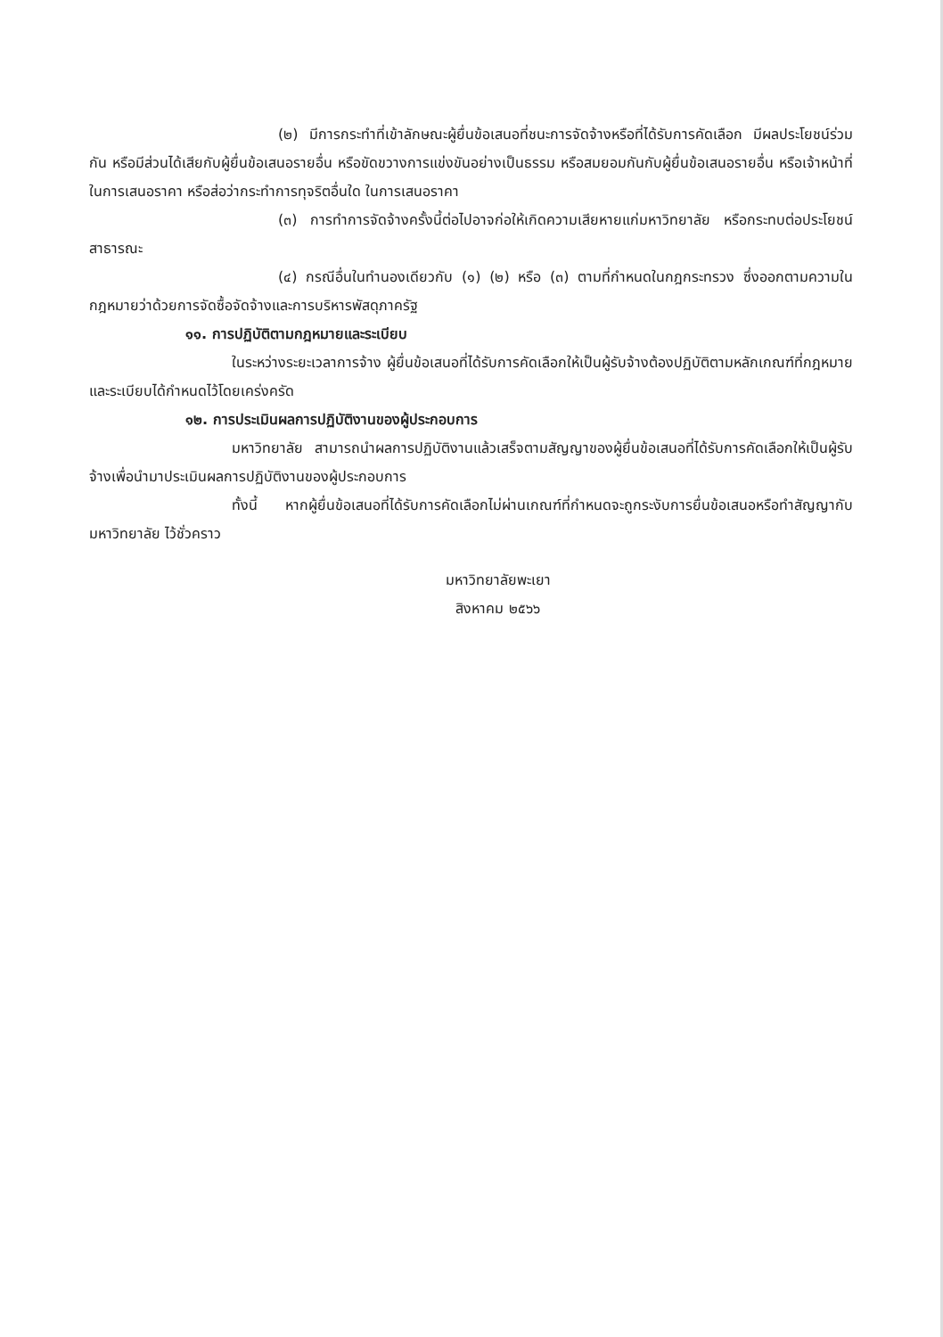(๒) มีการกระทำที่เข้าลักษณะผู้ยื่นข้อเสนอที่ชนะการจัดจ้างหรือที่ได้รับการคัดเลือก มีผลประโยชน์ร่วมกัน หรือมีส่วนได้เสียกับผู้ยื่นข้อเสนอรายอื่น หรือขัดขวางการแข่งขันอย่างเป็นธรรม หรือสมยอมกันกับผู้ยื่นข้อเสนอรายอื่น หรือเจ้าหน้าที่ในการเสนอราคา หรือส่อว่ากระทำการทุจริตอื่นใด ในการเสนอราคา
(๓) การทำการจัดจ้างครั้งนี้ต่อไปอาจก่อให้เกิดความเสียหายแก่มหาวิทยาลัย หรือกระทบต่อประโยชน์สาธารณะ
(๔) กรณีอื่นในทำนองเดียวกับ (๑) (๒) หรือ (๓) ตามที่กำหนดในกฎกระทรวง ซึ่งออกตามความในกฎหมายว่าด้วยการจัดซื้อจัดจ้างและการบริหารพัสดุภาครัฐ
๑๑. การปฏิบัติตามกฎหมายและระเบียบ
ในระหว่างระยะเวลาการจ้าง ผู้ยื่นข้อเสนอที่ได้รับการคัดเลือกให้เป็นผู้รับจ้างต้องปฏิบัติตามหลักเกณฑ์ที่กฎหมายและระเบียบได้กำหนดไว้โดยเคร่งครัด
๑๒. การประเมินผลการปฏิบัติงานของผู้ประกอบการ
มหาวิทยาลัย สามารถนำผลการปฏิบัติงานแล้วเสร็จตามสัญญาของผู้ยื่นข้อเสนอที่ได้รับการคัดเลือกให้เป็นผู้รับจ้างเพื่อนำมาประเมินผลการปฏิบัติงานของผู้ประกอบการ
ทั้งนี้ หากผู้ยื่นข้อเสนอที่ได้รับการคัดเลือกไม่ผ่านเกณฑ์ที่กำหนดจะถูกระงับการยื่นข้อเสนอหรือทำสัญญากับมหาวิทยาลัย ไว้ชั่วคราว
มหาวิทยาลัยพะเยา
สิงหาคม ๒๕๖๖